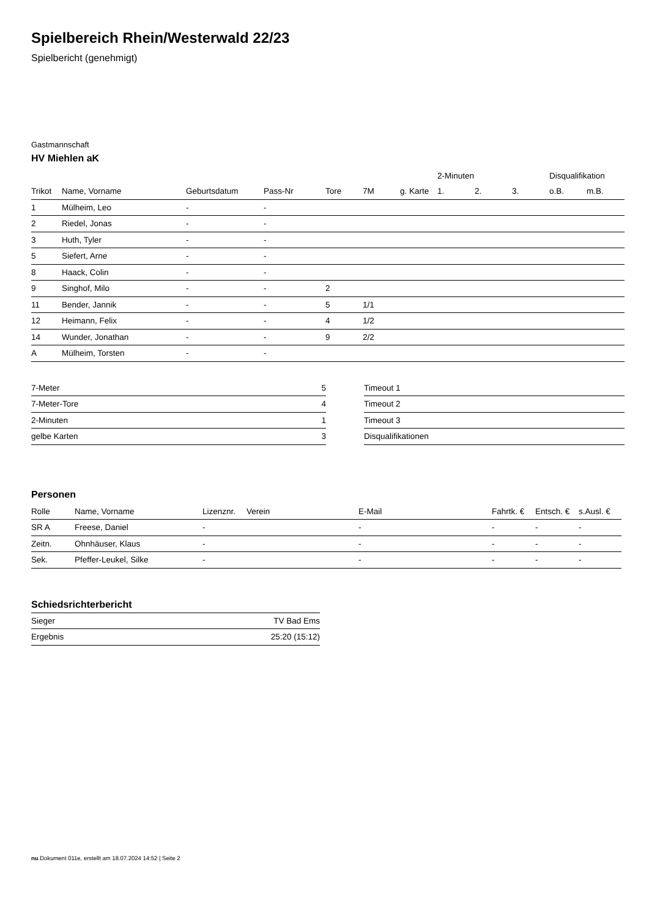Spielbereich Rhein/Westerwald 22/23
Spielbericht (genehmigt)
Gastmannschaft
HV Miehlen aK
| | | | | | | | 2-Minuten | | | Disqualifikation | |
| --- | --- | --- | --- | --- | --- | --- | --- | --- | --- | --- | --- |
| Trikot | Name, Vorname | Geburtsdatum | Pass-Nr | Tore | 7M | g. Karte | 1. | 2. | 3. | o.B. | m.B. |
| 1 | Mülheim, Leo | - | - | | | | | | | | |
| 2 | Riedel, Jonas | - | - | | | | | | | | |
| 3 | Huth, Tyler | - | - | | | | | | | | |
| 5 | Siefert, Arne | - | - | | | | | | | | |
| 8 | Haack, Colin | - | - | | | | | | | | |
| 9 | Singhof, Milo | - | - | 2 | | | | | | | |
| 11 | Bender, Jannik | - | - | 5 | 1/1 | | | | | | |
| 12 | Heimann, Felix | - | - | 4 | 1/2 | | | | | | |
| 14 | Wunder, Jonathan | - | - | 9 | 2/2 | | | | | | |
| A | Mülheim, Torsten | - | - | | | | | | | | |
| 7-Meter | 5 |
| 7-Meter-Tore | 4 |
| 2-Minuten | 1 |
| gelbe Karten | 3 |
| Timeout 1 |
| Timeout 2 |
| Timeout 3 |
| Disqualifikationen |
Personen
| Rolle | Name, Vorname | Lizenznr. | Verein | E-Mail | Fahrtk. € | Entsch. € | s.Ausl. € |
| --- | --- | --- | --- | --- | --- | --- | --- |
| SR A | Freese, Daniel | - | | - | - | - | - |
| Zeitn. | Ohnhäuser, Klaus | - | | - | - | - | - |
| Sek. | Pfeffer-Leukel, Silke | - | | - | - | - | - |
Schiedsrichterbericht
| Sieger | TV Bad Ems |
| Ergebnis | 25:20 (15:12) |
nu.Dokument 011e, erstellt am 18.07.2024 14:52 | Seite 2